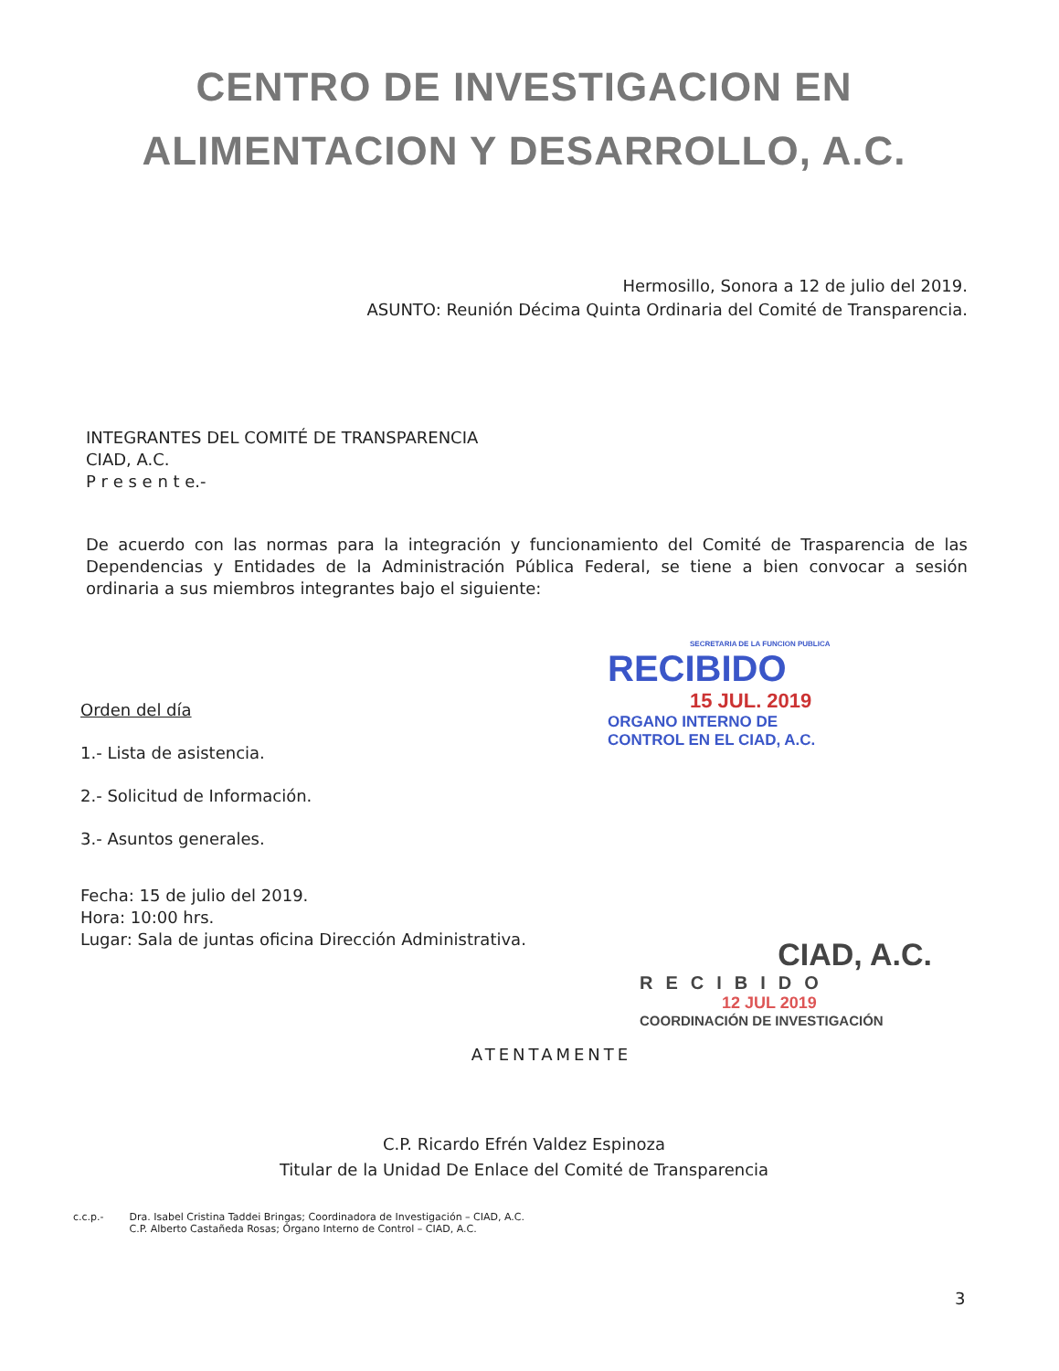CENTRO DE INVESTIGACION EN
ALIMENTACION Y DESARROLLO, A.C.
Hermosillo, Sonora a 12 de julio del 2019.
ASUNTO: Reunión Décima Quinta Ordinaria del Comité de Transparencia.
INTEGRANTES DEL COMITÉ DE TRANSPARENCIA
CIAD, A.C.
P r e s e n t e.-
De acuerdo con las normas para la integración y funcionamiento del Comité de Trasparencia de las Dependencias y Entidades de la Administración Pública Federal, se tiene a bien convocar a sesión ordinaria a sus miembros integrantes bajo el siguiente:
Orden del día
1.- Lista de asistencia.
2.- Solicitud de Información.
3.- Asuntos generales.
Fecha: 15 de julio del 2019.
Hora: 10:00 hrs.
Lugar: Sala de juntas oficina Dirección Administrativa.
ATENTAMENTE
C.P. Ricardo Efrén Valdez Espinoza
Titular de la Unidad De Enlace del Comité de Transparencia
SECRETARIA DE LA FUNCION PUBLICA
RECIBIDO
15 JUL. 2019
ORGANO INTERNO DE
CONTROL EN EL CIAD, A.C.
CIAD, A.C.
RECIBIDO
12 JUL 2019
COORDINACIÓN DE INVESTIGACIÓN
c.c.p.- Dra. Isabel Cristina Taddei Bringas; Coordinadora de Investigación – CIAD, A.C.
C.P. Alberto Castañeda Rosas; Órgano Interno de Control – CIAD, A.C.
3